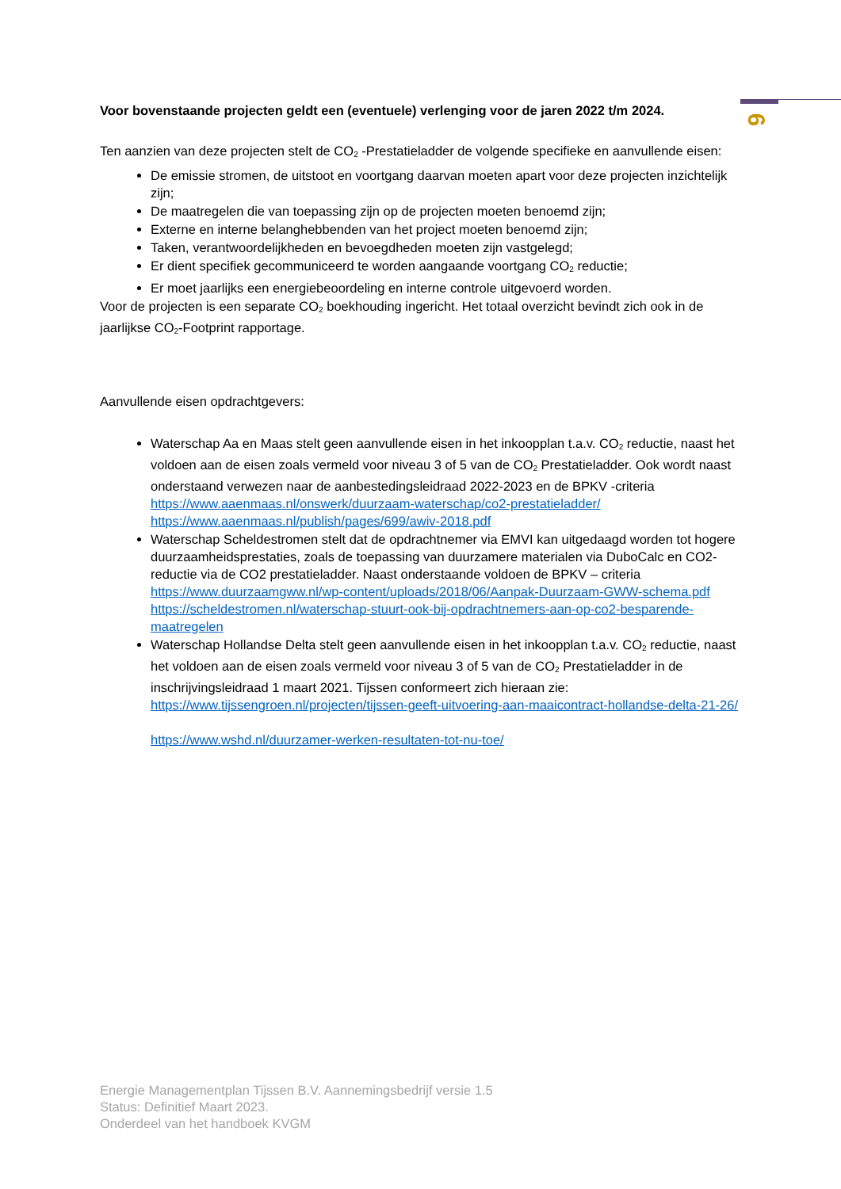6
Voor bovenstaande projecten geldt een (eventuele) verlenging voor de jaren 2022 t/m 2024.
Ten aanzien van deze projecten stelt de CO<sub>2</sub> -Prestatieladder de volgende specifieke en aanvullende eisen:
De emissie stromen, de uitstoot en voortgang daarvan moeten apart voor deze projecten inzichtelijk zijn;
De maatregelen die van toepassing zijn op de projecten moeten benoemd zijn;
Externe en interne belanghebbenden van het project moeten benoemd zijn;
Taken, verantwoordelijkheden en bevoegdheden moeten zijn vastgelegd;
Er dient specifiek gecommuniceerd te worden aangaande voortgang CO<sub>2</sub> reductie;
Er moet jaarlijks een energiebeoordeling en interne controle uitgevoerd worden.
Voor de projecten is een separate CO<sub>2</sub> boekhouding ingericht. Het totaal overzicht bevindt zich ook in de jaarlijkse CO<sub>2</sub>-Footprint rapportage.
Aanvullende eisen opdrachtgevers:
Waterschap Aa en Maas stelt geen aanvullende eisen in het inkoopplan t.a.v. CO<sub>2</sub> reductie, naast het voldoen aan de eisen zoals vermeld voor niveau 3 of 5 van de CO<sub>2</sub> Prestatieladder. Ook wordt naast onderstaand verwezen naar de aanbestedingsleidraad 2022-2023 en de BPKV -criteria
https://www.aaenmaas.nl/onswerk/duurzaam-waterschap/co2-prestatieladder/
https://www.aaenmaas.nl/publish/pages/699/awiv-2018.pdf
Waterschap Scheldestromen stelt dat de opdrachtnemer via EMVI kan uitgedaagd worden tot hogere duurzaamheidsprestaties, zoals de toepassing van duurzamere materialen via DuboCalc en CO2-reductie via de CO2 prestatieladder. Naast onderstaande voldoen de BPKV – criteria
https://www.duurzaamgww.nl/wp-content/uploads/2018/06/Aanpak-Duurzaam-GWW-schema.pdf
https://scheldestromen.nl/waterschap-stuurt-ook-bij-opdrachtnemers-aan-op-co2-besparende-maatregelen
Waterschap Hollandse Delta stelt geen aanvullende eisen in het inkoopplan t.a.v. CO<sub>2</sub> reductie, naast het voldoen aan de eisen zoals vermeld voor niveau 3 of 5 van de CO<sub>2</sub> Prestatieladder in de inschrijvingsleidraad 1 maart 2021. Tijssen conformeert zich hieraan zie:
https://www.tijssengroen.nl/projecten/tijssen-geeft-uitvoering-aan-maaicontract-hollandse-delta-21-26/
https://www.wshd.nl/duurzamer-werken-resultaten-tot-nu-toe/
Energie Managementplan Tijssen B.V. Aannemingsbedrijf versie 1.5
Status: Definitief Maart 2023.
Onderdeel van het handboek KVGM